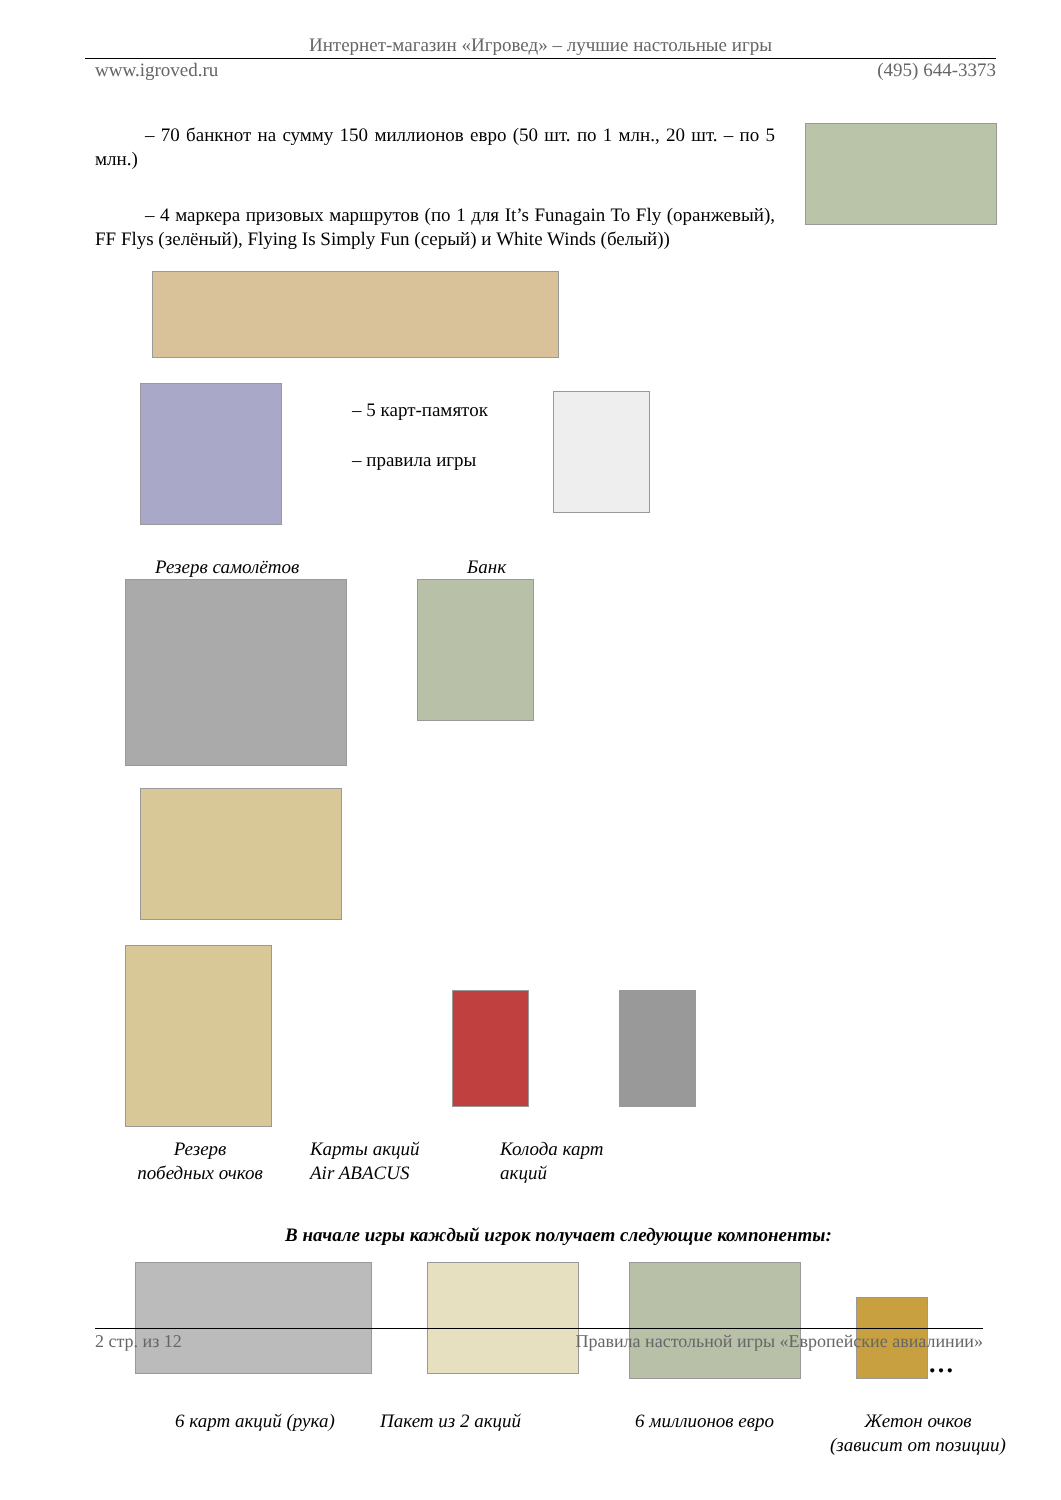Интернет-магазин «Игровед» – лучшие настольные игры
www.igroved.ru (495) 644-3373
– 70 банкнот на сумму 150 миллионов евро (50 шт. по 1 млн., 20 шт. – по 5 млн.)
– 4 маркера призовых маршрутов (по 1 для It’s Funagain To Fly (оранжевый), FF Flys (зелёный), Flying Is Simply Fun (серый) и White Winds (белый))
– 5 карт-памяток
– правила игры
Резерв самолётов Банк
Резерв
победных очков
Карты акций
Air ABACUS
Колода карт
акций
В начале игры каждый игрок получает следующие компоненты:
…
6 карт акций (рука)
Пакет из 2 акций 6 миллионов евро Жетон очков
(зависит от позиции)
2 стр. из 12 Правила настольной игры «Европейские авиалинии»